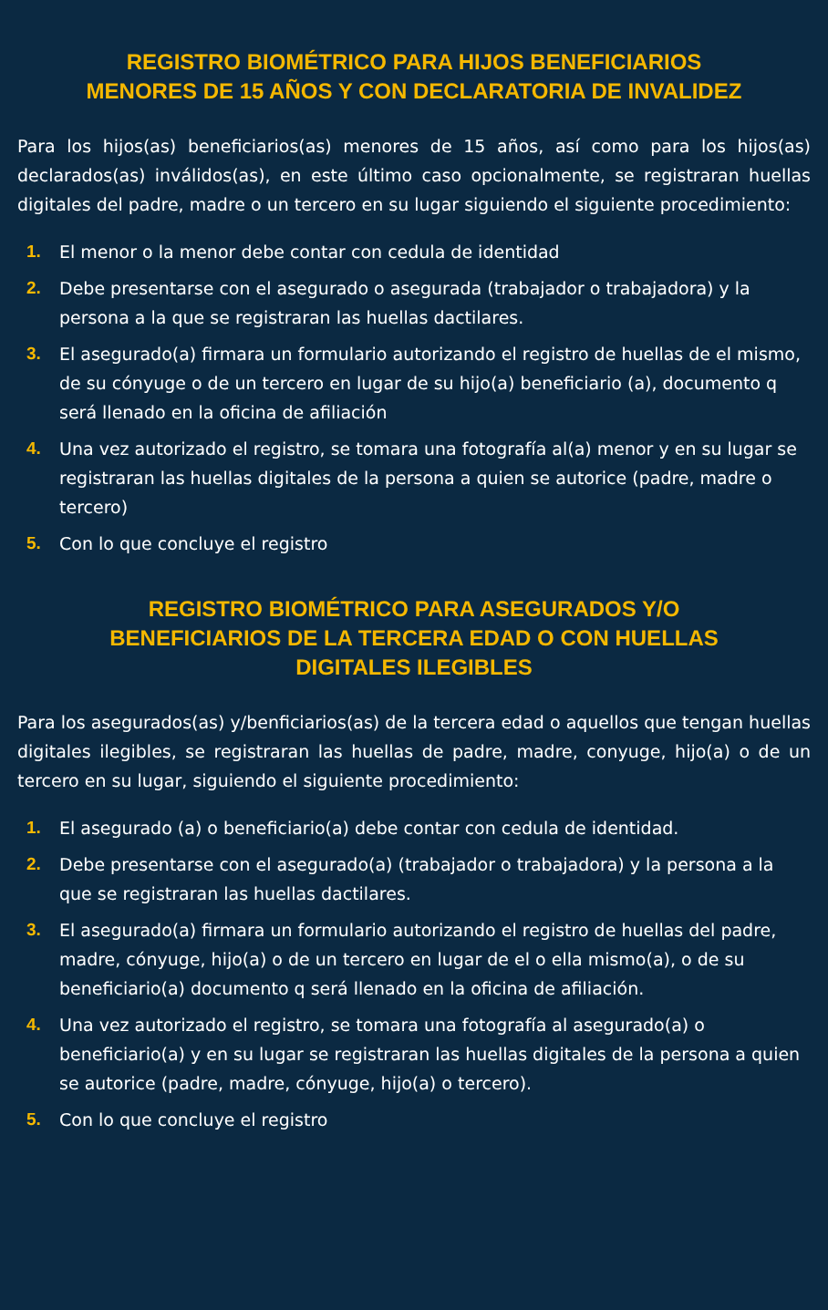REGISTRO BIOMÉTRICO PARA HIJOS BENEFICIARIOS
MENORES DE 15 AÑOS Y CON DECLARATORIA DE INVALIDEZ
Para los hijos(as) beneficiarios(as) menores de 15 años, así como para los hijos(as) declarados(as) inválidos(as), en este último caso opcionalmente, se registraran huellas digitales del padre, madre o un tercero en su lugar siguiendo el siguiente procedimiento:
1. El menor o la menor debe contar con cedula de identidad
2. Debe presentarse con el asegurado o asegurada (trabajador o trabajadora) y la persona a la que se registraran las huellas dactilares.
3. El asegurado(a) firmara un formulario autorizando el registro de huellas de el mismo, de su cónyuge o de un tercero en lugar de su hijo(a) beneficiario (a), documento q será llenado en la oficina de afiliación
4. Una vez autorizado el registro, se tomara una fotografía al(a) menor y en su lugar se registraran las huellas digitales de la persona a quien se autorice (padre, madre o tercero)
5. Con lo que concluye el registro
REGISTRO BIOMÉTRICO PARA ASEGURADOS Y/O
BENEFICIARIOS DE LA TERCERA EDAD O CON HUELLAS
DIGITALES ILEGIBLES
Para los asegurados(as) y/benficiarios(as) de la tercera edad o aquellos que tengan huellas digitales ilegibles, se registraran las huellas de padre, madre, conyuge, hijo(a) o de un tercero en su lugar, siguiendo el siguiente procedimiento:
1. El asegurado (a) o beneficiario(a) debe contar con cedula de identidad.
2. Debe presentarse con el asegurado(a) (trabajador o trabajadora) y la persona a la que se registraran las huellas dactilares.
3. El asegurado(a) firmara un formulario autorizando el registro de huellas del padre, madre, cónyuge, hijo(a) o de un tercero en lugar de el o ella mismo(a), o de su beneficiario(a) documento q será llenado en la oficina de afiliación.
4. Una vez autorizado el registro, se tomara una fotografía al asegurado(a) o beneficiario(a) y en su lugar se registraran las huellas digitales de la persona a quien se autorice (padre, madre, cónyuge, hijo(a) o tercero).
5. Con lo que concluye el registro